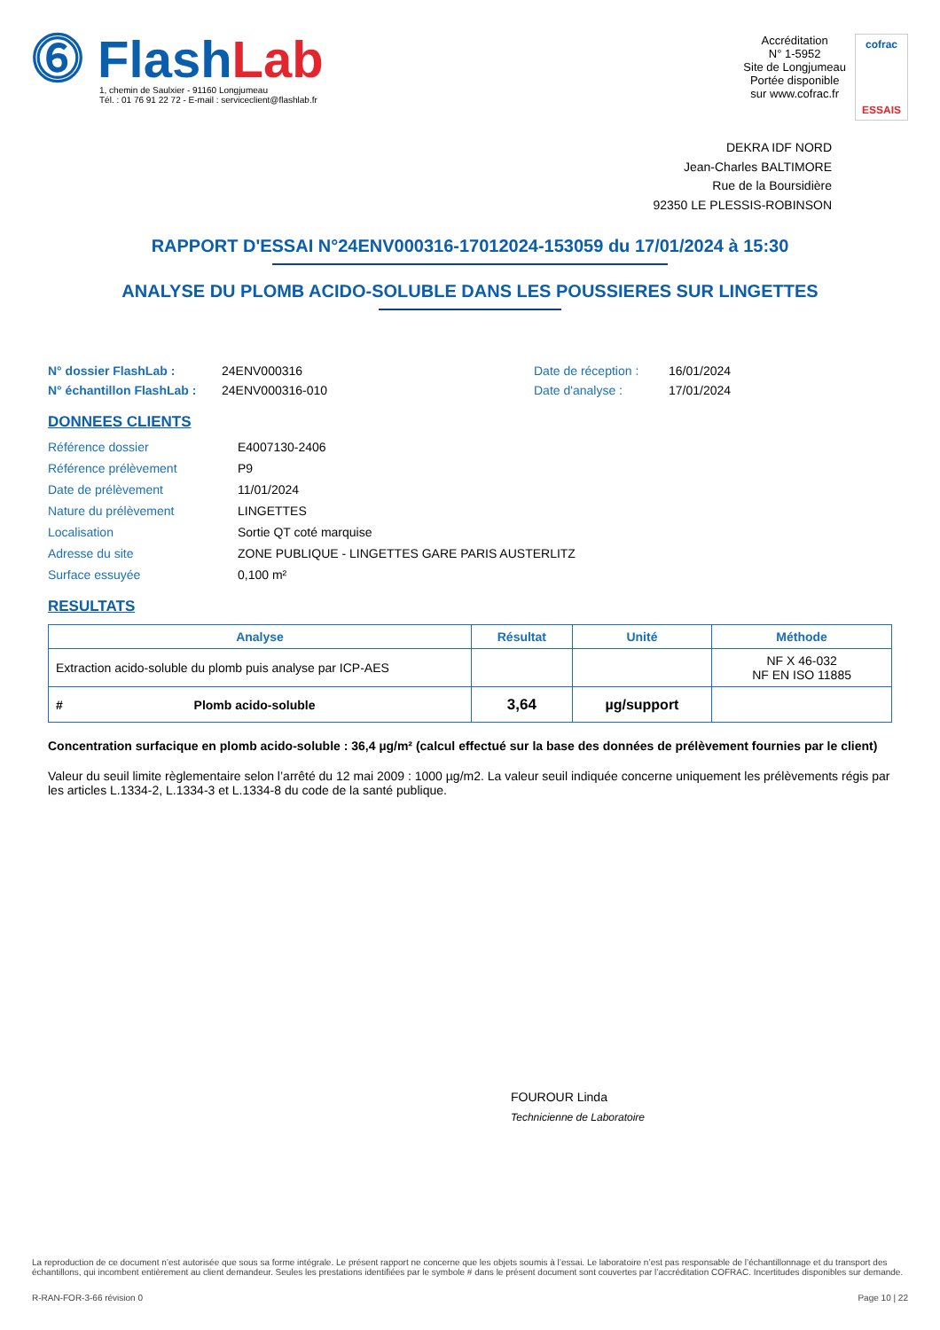⓺ FlashLab
1, chemin de Saulxier - 91160 Longjumeau
Tél. : 01 76 91 22 72 - E-mail : serviceclient@flashlab.fr
Accréditation
N° 1-5952
Site de Longjumeau
Portée disponible
sur www.cofrac.fr
cofrac
ESSAIS
DEKRA IDF NORD
Jean-Charles BALTIMORE
Rue de la Boursidière
92350 LE PLESSIS-ROBINSON
RAPPORT D'ESSAI N°24ENV000316-17012024-153059 du 17/01/2024 à 15:30
ANALYSE DU PLOMB ACIDO-SOLUBLE DANS LES POUSSIERES SUR LINGETTES
N° dossier FlashLab : 24ENV000316 Date de réception : 16/01/2024 N° échantillon FlashLab : 24ENV000316-010 Date d'analyse : 17/01/2024
DONNEES CLIENTS
Référence dossier E4007130-2406 Référence prélèvement P9 Date de prélèvement 11/01/2024 Nature du prélèvement LINGETTES Localisation Sortie QT coté marquise Adresse du site ZONE PUBLIQUE - LINGETTES GARE PARIS AUSTERLITZ Surface essuyée 0,100 m²
RESULTATS
| Analyse | Résultat | Unité | Méthode |
| --- | --- | --- | --- |
| Extraction acido-soluble du plomb puis analyse par ICP-AES | | | NF X 46-032 NF EN ISO 11885 |
| # Plomb acido-soluble | 3,64 | µg/support | |
Concentration surfacique en plomb acido-soluble : 36,4 µg/m² (calcul effectué sur la base des données de prélèvement fournies par le client)
Valeur du seuil limite règlementaire selon l’arrêté du 12 mai 2009 : 1000 µg/m2. La valeur seuil indiquée concerne uniquement les prélèvements régis par les articles L.1334-2, L.1334-3 et L.1334-8 du code de la santé publique.
FOUROUR Linda
Technicienne de Laboratoire
La reproduction de ce document n’est autorisée que sous sa forme intégrale. Le présent rapport ne concerne que les objets soumis à l’essai. Le laboratoire n’est pas responsable de l’échantillonnage et du transport des échantillons, qui incombent entièrement au client demandeur. Seules les prestations identifiées par le symbole # dans le présent document sont couvertes par l’accréditation COFRAC. Incertitudes disponibles sur demande.
R-RAN-FOR-3-66 révision 0 Page 10 | 22